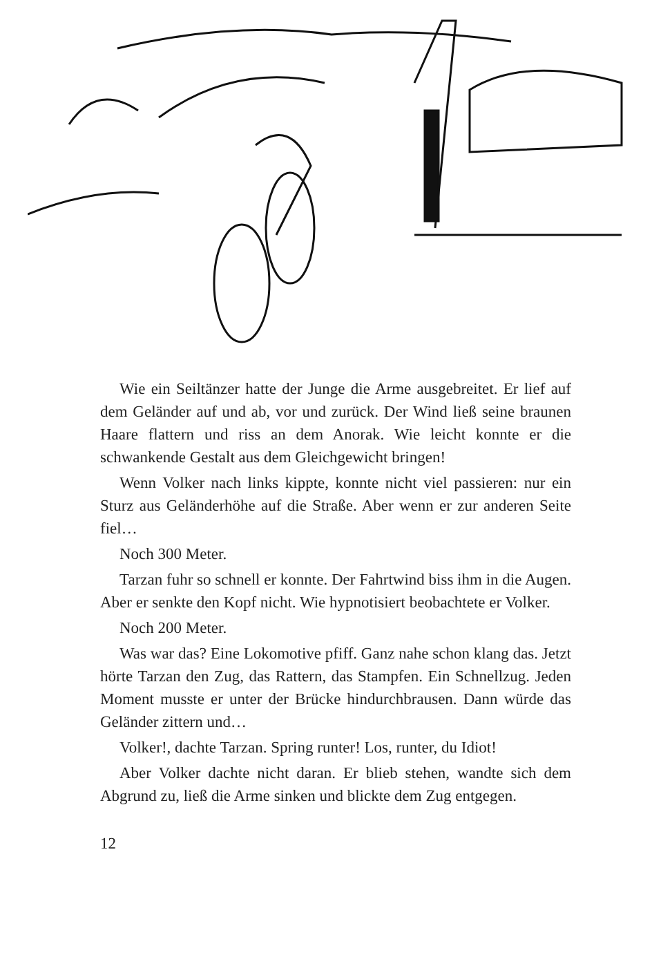Wie ein Seiltänzer hatte der Junge die Arme ausgebreitet. Er lief auf dem Geländer auf und ab, vor und zurück. Der Wind ließ seine braunen Haare flattern und riss an dem Anorak. Wie leicht konnte er die schwankende Gestalt aus dem Gleichgewicht bringen!
Wenn Volker nach links kippte, konnte nicht viel passieren: nur ein Sturz aus Geländerhöhe auf die Straße. Aber wenn er zur anderen Seite fiel…
Noch 300 Meter.
Tarzan fuhr so schnell er konnte. Der Fahrtwind biss ihm in die Augen. Aber er senkte den Kopf nicht. Wie hypnotisiert beobachtete er Volker.
Noch 200 Meter.
Was war das? Eine Lokomotive pfiff. Ganz nahe schon klang das. Jetzt hörte Tarzan den Zug, das Rattern, das Stampfen. Ein Schnellzug. Jeden Moment musste er unter der Brücke hindurchbrausen. Dann würde das Geländer zittern und…
Volker!, dachte Tarzan. Spring runter! Los, runter, du Idiot!
Aber Volker dachte nicht daran. Er blieb stehen, wandte sich dem Abgrund zu, ließ die Arme sinken und blickte dem Zug entgegen.
12